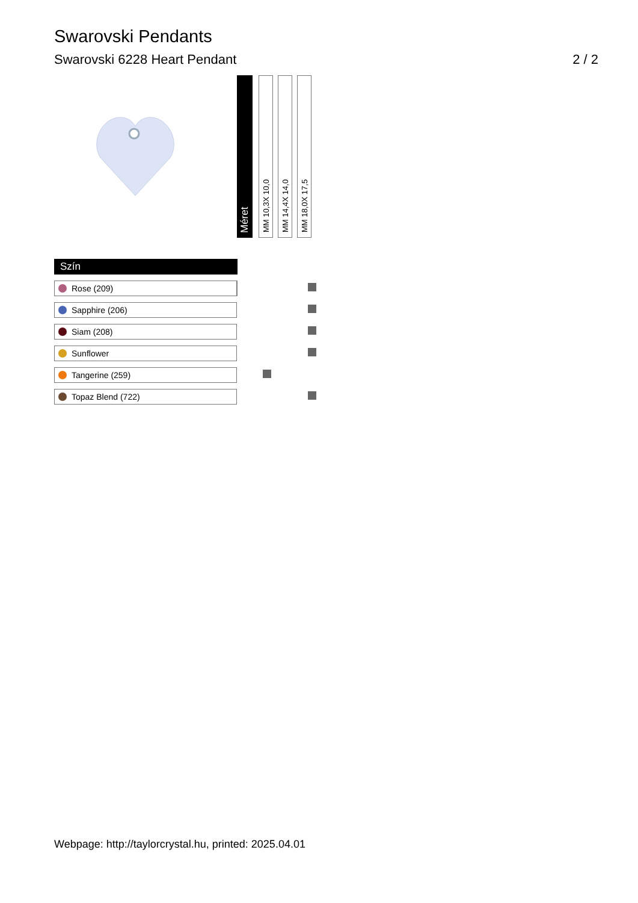Swarovski Pendants
Swarovski 6228 Heart Pendant 2 / 2
| | | Méret | | MM 10,3X 10,0 | | MM 14,4X 14,0 | | MM 18,0X 17,5 |
| Szín | | | |
| Rose (209) | | | |
| Sapphire (206) | | | |
| Siam (208) | | | |
| Sunflower | | | |
| Tangerine (259) | | | |
| Topaz Blend (722) | | | |
Webpage: http://taylorcrystal.hu, printed: 2025.04.01